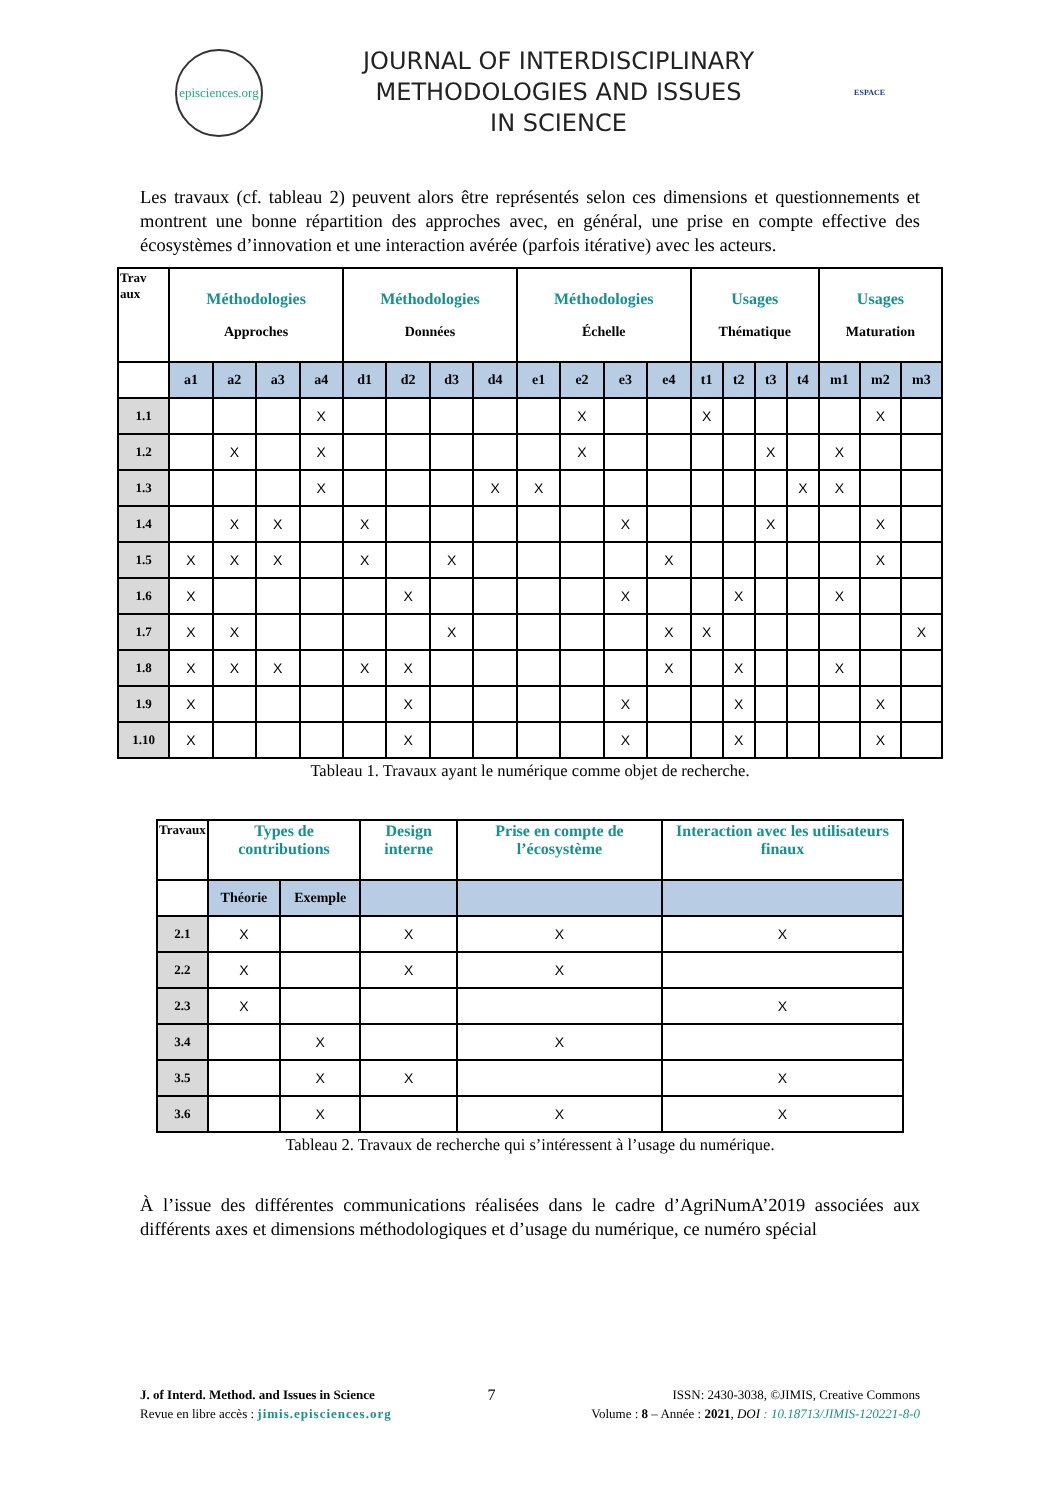episciences.org
JOURNAL OF INTERDISCIPLINARY
METHODOLOGIES AND ISSUES
IN SCIENCE
ESPACE
Les travaux (cf. tableau 2) peuvent alors être représentés selon ces dimensions et questionnements et montrent une bonne répartition des approches avec, en général, une prise en compte effective des écosystèmes d’innovation et une interaction avérée (parfois itérative) avec les acteurs.
| Trav aux | Méthodologies Approches | | | | Méthodologies Données | | | | Méthodologies Échelle | | | | Usages Thématique | | | | Usages Maturation | | |
| --- | --- | --- | --- | --- | --- | --- | --- | --- | --- | --- | --- | --- | --- | --- | --- | --- | --- | --- | --- |
| | a1 | a2 | a3 | a4 | d1 | d2 | d3 | d4 | e1 | e2 | e3 | e4 | t1 | t2 | t3 | t4 | m1 | m2 | m3 |
| 1.1 | | | | X | | | | | | X | | | X | | | | | X | |
| 1.2 | | X | | X | | | | | | X | | | | | X | | X | | |
| 1.3 | | | | X | | | | X | X | | | | | | | X | X | | |
| 1.4 | | X | X | | X | | | | | | X | | | | X | | | X | |
| 1.5 | X | X | X | | X | | X | | | | | X | | | | | | X | |
| 1.6 | X | | | | | X | | | | | X | | | X | | | X | | |
| 1.7 | X | X | | | | | X | | | | | X | X | | | | | | X |
| 1.8 | X | X | X | | X | X | | | | | | X | | X | | | X | | |
| 1.9 | X | | | | | X | | | | | X | | | X | | | | X | |
| 1.10 | X | | | | | X | | | | | X | | | X | | | | X | |
Tableau 1. Travaux ayant le numérique comme objet de recherche.
| Travaux | Types de contributions | | Design interne | Prise en compte de l’écosystème | Interaction avec les utilisateurs finaux |
| --- | --- | --- | --- | --- | --- |
| | Théorie | Exemple | | | |
| 2.1 | X | | X | X | X |
| 2.2 | X | | X | X | |
| 2.3 | X | | | | X |
| 3.4 | | X | | X | |
| 3.5 | | X | X | | X |
| 3.6 | | X | | X | X |
Tableau 2. Travaux de recherche qui s’intéressent à l’usage du numérique.
À l’issue des différentes communications réalisées dans le cadre d’AgriNumA’2019 associées aux différents axes et dimensions méthodologiques et d’usage du numérique, ce numéro spécial
J. of Interd. Method. and Issues in Science
Revue en libre accès : jimis.episciences.org
7
ISSN: 2430-3038, ©JIMIS, Creative Commons
Volume : 8 – Année : 2021, DOI : 10.18713/JIMIS-120221-8-0